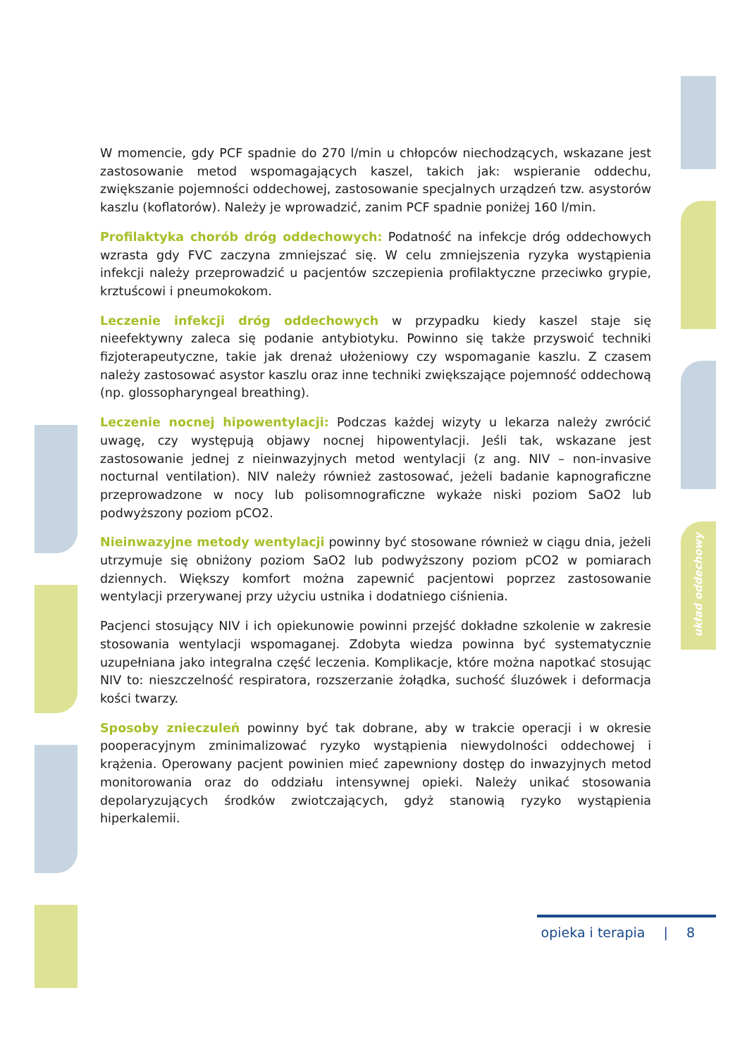układ oddechowy
W momencie, gdy PCF spadnie do 270 l/min u chłopców niechodzących, wskazane jest zastosowanie metod wspomagających kaszel, takich jak: wspieranie oddechu, zwiększanie pojemności oddechowej, zastosowanie specjalnych urządzeń tzw. asystorów kaszlu (koflatorów). Należy je wprowadzić, zanim PCF spadnie poniżej 160 l/min.
Profilaktyka chorób dróg oddechowych: Podatność na infekcje dróg oddechowych wzrasta gdy FVC zaczyna zmniejszać się. W celu zmniejszenia ryzyka wystąpienia infekcji należy przeprowadzić u pacjentów szczepienia profilaktyczne przeciwko grypie, krztuścowi i pneumokokom.
Leczenie infekcji dróg oddechowych w przypadku kiedy kaszel staje się nieefektywny zaleca się podanie antybiotyku. Powinno się także przyswoić techniki fizjoterapeutyczne, takie jak drenaż ułożeniowy czy wspomaganie kaszlu. Z czasem należy zastosować asystor kaszlu oraz inne techniki zwiększające pojemność oddechową (np. glossopharyngeal breathing).
Leczenie nocnej hipowentylacji: Podczas każdej wizyty u lekarza należy zwrócić uwagę, czy występują objawy nocnej hipowentylacji. Jeśli tak, wskazane jest zastosowanie jednej z nieinwazyjnych metod wentylacji (z ang. NIV – non-invasive nocturnal ventilation). NIV należy również zastosować, jeżeli badanie kapnograficzne przeprowadzone w nocy lub polisomnograficzne wykaże niski poziom SaO2 lub podwyższony poziom pCO2.
Nieinwazyjne metody wentylacji powinny być stosowane również w ciągu dnia, jeżeli utrzymuje się obniżony poziom SaO2 lub podwyższony poziom pCO2 w pomiarach dziennych. Większy komfort można zapewnić pacjentowi poprzez zastosowanie wentylacji przerywanej przy użyciu ustnika i dodatniego ciśnienia.
Pacjenci stosujący NIV i ich opiekunowie powinni przejść dokładne szkolenie w zakresie stosowania wentylacji wspomaganej. Zdobyta wiedza powinna być systematycznie uzupełniana jako integralna część leczenia. Komplikacje, które można napotkać stosując NIV to: nieszczelność respiratora, rozszerzanie żołądka, suchość śluzówek i deformacja kości twarzy.
Sposoby znieczuleń powinny być tak dobrane, aby w trakcie operacji i w okresie pooperacyjnym zminimalizować ryzyko wystąpienia niewydolności oddechowej i krążenia. Operowany pacjent powinien mieć zapewniony dostęp do inwazyjnych metod monitorowania oraz do oddziału intensywnej opieki. Należy unikać stosowania depolaryzujących środków zwiotczających, gdyż stanowią ryzyko wystąpienia hiperkalemii.
opieka i terapia | 8